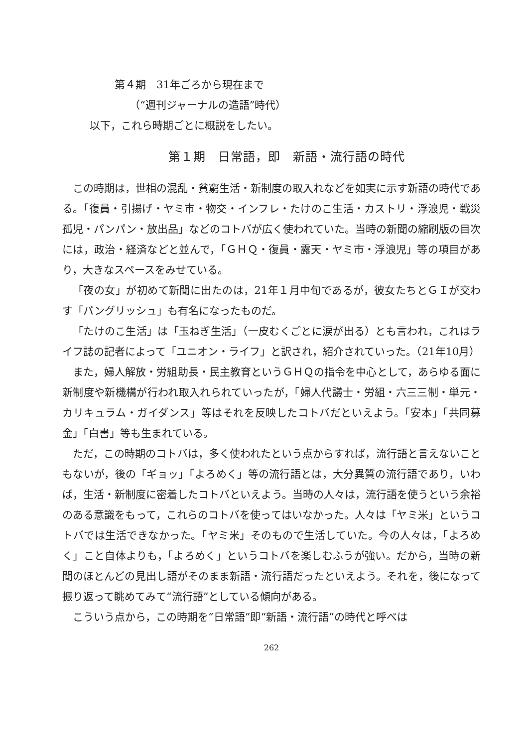第４期　31年ごろから現在まで
（“週刊ジャーナルの造語”時代）
以下，これら時期ごとに概説をしたい。
第１期　日常語，即　新語・流行語の時代
この時期は，世相の混乱・貧窮生活・新制度の取入れなどを如実に示す新語の時代である。「復員・引揚げ・ヤミ市・物交・インフレ・たけのこ生活・カストリ・浮浪児・戦災孤児・パンパン・放出品」などのコトバが広く使われていた。当時の新聞の縮刷版の目次には，政治・経済などと並んで，「ＧＨＱ・復員・露天・ヤミ市・浮浪児」等の項目があり，大きなスペースをみせている。
「夜の女」が初めて新聞に出たのは，21年１月中旬であるが，彼女たちとＧＩが交わす「パングリッシュ」も有名になったものだ。
「たけのこ生活」は「玉ねぎ生活」（一皮むくごとに涙が出る）とも言われ，これはライフ誌の記者によって「ユニオン・ライフ」と訳され，紹介されていった。（21年10月）
また，婦人解放・労組助長・民主教育というＧＨＱの指令を中心として，あらゆる面に新制度や新機構が行われ取入れられていったが，「婦人代議士・労組・六三三制・単元・カリキュラム・ガイダンス」等はそれを反映したコトバだといえよう。「安本」「共同募金」「白書」等も生まれている。
ただ，この時期のコトバは，多く使われたという点からすれば，流行語と言えないこともないが，後の「ギョッ」「よろめく」等の流行語とは，大分異質の流行語であり，いわば，生活・新制度に密着したコトバといえよう。当時の人々は，流行語を使うという余裕のある意識をもって，これらのコトバを使ってはいなかった。人々は「ヤミ米」というコトバでは生活できなかった。「ヤミ米」そのもので生活していた。今の人々は，「よろめく」こと自体よりも，「よろめく」というコトバを楽しむふうが強い。だから，当時の新聞のほとんどの見出し語がそのまま新語・流行語だったといえよう。それを，後になって振り返って眺めてみて“流行語”としている傾向がある。
こういう点から，この時期を“日常語”即“新語・流行語”の時代と呼べは
262